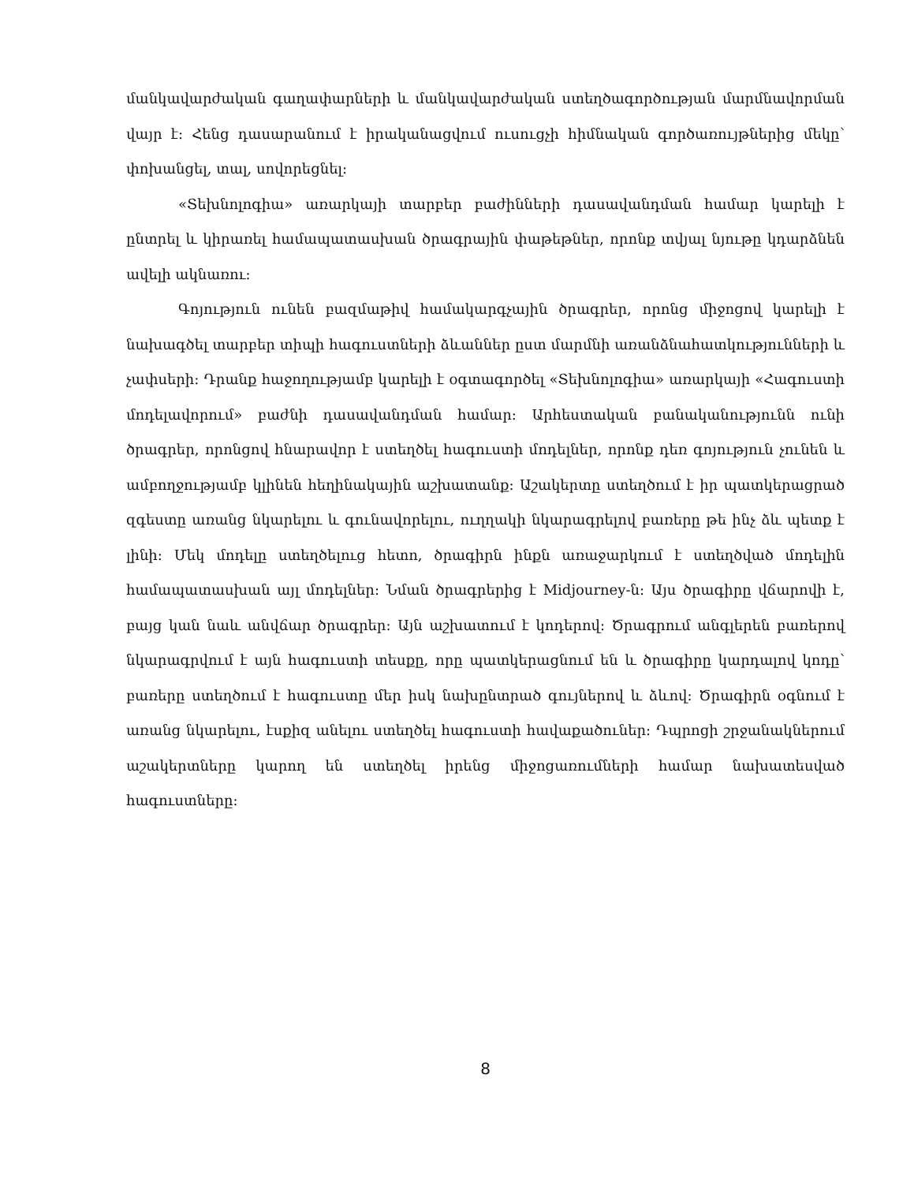մանկավարժական գաղափարների և մանկավարժական ստեղծագործության մարմնավորման վայր է: Հենց դասարանում է իրականացվում ուսուցչի հիմնական գործառույթներից մեկը՝ փոխանցել, տալ, սովորեցնել:
«Տեխնոլոգիա» առարկայի տարբեր բաժինների դասավանդման համար կարելի է ընտրել և կիրառել համապատասխան ծրագրային փաթեթներ, որոնք տվյալ նյութը կդարձնեն ավելի ակնառու:
Գոյություն ունեն բազմաթիվ համակարգչային ծրագրեր, որոնց միջոցով կարելի է նախագծել տարբեր տիպի հագուստների ձևաններ ըստ մարմնի առանձնահատկությունների և չափսերի: Դրանք հաջողությամբ կարելի է օգտագործել «Տեխնոլոգիա» առարկայի «Հագուստի մոդելավորում» բաժնի դասավանդման համար: Արհեստական բանականությունն ունի ծրագրեր, որոնցով հնարավոր է ստեղծել հագուստի մոդելներ, որոնք դեռ գոյություն չունեն և ամբողջությամբ կլինեն հեղինակային աշխատանք: Աշակերտը ստեղծում է իր պատկերացրած զգեստը առանց նկարելու և գունավորելու, ուղղակի նկարագրելով բառերը թե ինչ ձև պետք է լինի: Մեկ մոդելը ստեղծելուց հետո, ծրագիրն ինքն առաջարկում է ստեղծված մոդելին համապատասխան այլ մոդելներ: Նման ծրագրերից է Midjourney-ն: Այս ծրագիրը վճարովի է, բայց կան նաև անվճար ծրագրեր: Այն աշխատում է կոդերով: Ծրագրում անգլերեն բառերով նկարագրվում է այն հագուստի տեսքը, որը պատկերացնում են և ծրագիրը կարդալով կոդը՝ բառերը ստեղծում է հագուստը մեր իսկ նախընտրած գույներով և ձևով: Ծրագիրն օգնում է առանց նկարելու, էսքիզ անելու ստեղծել հագուստի հավաքածուներ: Դպրոցի շրջանակներում աշակերտները կարող են ստեղծել իրենց միջոցառումների համար նախատեսված հագուստները:
8